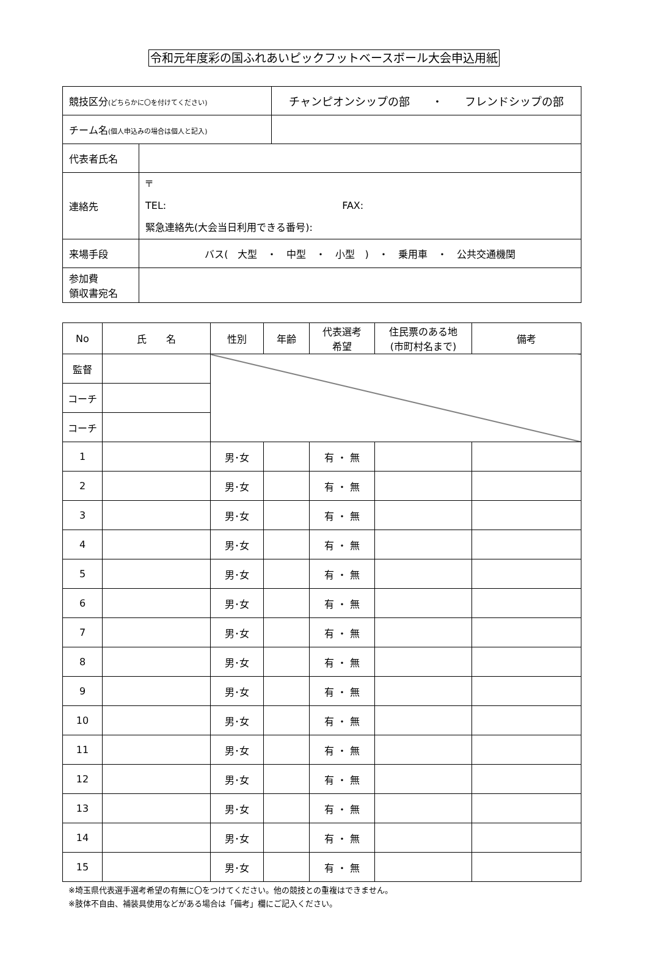令和元年度彩の国ふれあいピックフットベースボール大会申込用紙
| 競技区分 (どちらかに〇を付けてください) | | チャンピオンシップの部 ・ フレンドシップの部 |
| チーム名 (個人申込みの場合は個人と記入) | | |
| 代表者氏名 | | |
| 連絡先 | 〒 TEL: FAX: 緊急連絡先(大会当日利用できる番号): | |
| 来場手段 | バス( 大型 ・ 中型 ・ 小型 ) ・ 乗用車 ・ 公共交通機関 | |
| 参加費 領収書宛名 | | |
| No | 氏 名 | 性別 | 年齢 | 代表選考 希望 | 住民票のある地 (市町村名まで) | 備考 |
| --- | --- | --- | --- | --- | --- | --- |
| 監督 | | | | | | |
| コーチ | | | | | | |
| コーチ | | | | | | |
| 1 | | 男･女 | | 有 ・ 無 | | |
| 2 | | 男･女 | | 有 ・ 無 | | |
| 3 | | 男･女 | | 有 ・ 無 | | |
| 4 | | 男･女 | | 有 ・ 無 | | |
| 5 | | 男･女 | | 有 ・ 無 | | |
| 6 | | 男･女 | | 有 ・ 無 | | |
| 7 | | 男･女 | | 有 ・ 無 | | |
| 8 | | 男･女 | | 有 ・ 無 | | |
| 9 | | 男･女 | | 有 ・ 無 | | |
| 10 | | 男･女 | | 有 ・ 無 | | |
| 11 | | 男･女 | | 有 ・ 無 | | |
| 12 | | 男･女 | | 有 ・ 無 | | |
| 13 | | 男･女 | | 有 ・ 無 | | |
| 14 | | 男･女 | | 有 ・ 無 | | |
| 15 | | 男･女 | | 有 ・ 無 | | |
※埼玉県代表選手選考希望の有無に〇をつけてください。他の競技との重複はできません。
※肢体不自由、補装具使用などがある場合は「備考」欄にご記入ください。